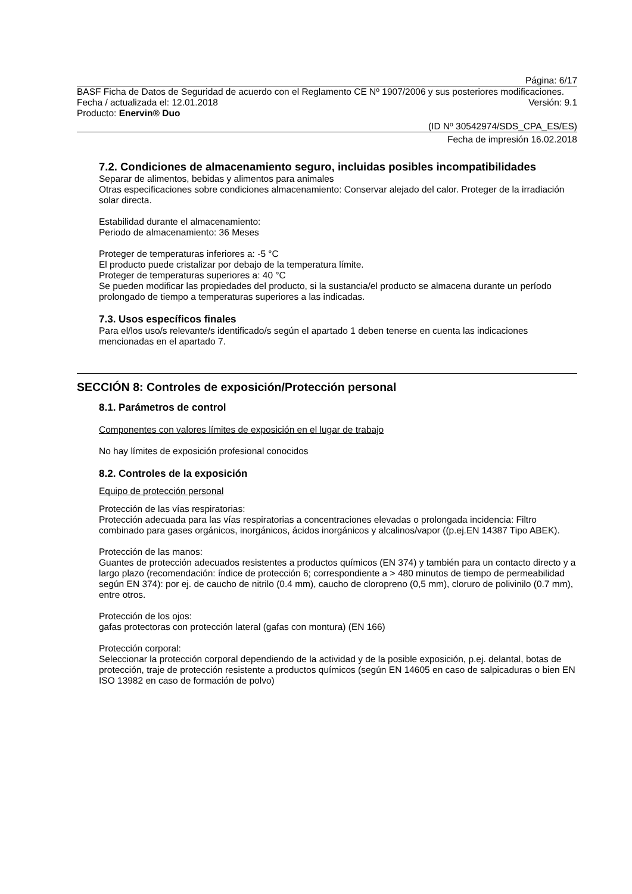Página: 6/17
BASF Ficha de Datos de Seguridad de acuerdo con el Reglamento CE Nº 1907/2006 y sus posteriores modificaciones.
Fecha / actualizada el: 12.01.2018 Versión: 9.1
Producto: Enervin® Duo
(ID Nº 30542974/SDS_CPA_ES/ES)
Fecha de impresión 16.02.2018
7.2. Condiciones de almacenamiento seguro, incluidas posibles incompatibilidades
Separar de alimentos, bebidas y alimentos para animales
Otras especificaciones sobre condiciones almacenamiento: Conservar alejado del calor. Proteger de la irradiación solar directa.
Estabilidad durante el almacenamiento:
Periodo de almacenamiento: 36 Meses
Proteger de temperaturas inferiores a: -5 °C
El producto puede cristalizar por debajo de la temperatura límite.
Proteger de temperaturas superiores a: 40 °C
Se pueden modificar las propiedades del producto, si la sustancia/el producto se almacena durante un período prolongado de tiempo a temperaturas superiores a las indicadas.
7.3. Usos específicos finales
Para el/los uso/s relevante/s identificado/s según el apartado 1 deben tenerse en cuenta las indicaciones mencionadas en el apartado 7.
SECCIÓN 8: Controles de exposición/Protección personal
8.1. Parámetros de control
Componentes con valores límites de exposición en el lugar de trabajo
No hay límites de exposición profesional conocidos
8.2. Controles de la exposición
Equipo de protección personal
Protección de las vías respiratorias:
Protección adecuada para las vías respiratorias a concentraciones elevadas o prolongada incidencia: Filtro combinado para gases orgánicos, inorgánicos, ácidos inorgánicos y alcalinos/vapor ((p.ej.EN 14387 Tipo ABEK).
Protección de las manos:
Guantes de protección adecuados resistentes a productos químicos (EN 374) y también para un contacto directo y a largo plazo (recomendación: índice de protección 6; correspondiente a > 480 minutos de tiempo de permeabilidad según EN 374): por ej. de caucho de nitrilo (0.4 mm), caucho de cloropreno (0,5 mm), cloruro de polivinilo (0.7 mm), entre otros.
Protección de los ojos:
gafas protectoras con protección lateral (gafas con montura) (EN 166)
Protección corporal:
Seleccionar la protección corporal dependiendo de la actividad y de la posible exposición, p.ej. delantal, botas de protección, traje de protección resistente a productos químicos (según EN 14605 en caso de salpicaduras o bien EN ISO 13982 en caso de formación de polvo)